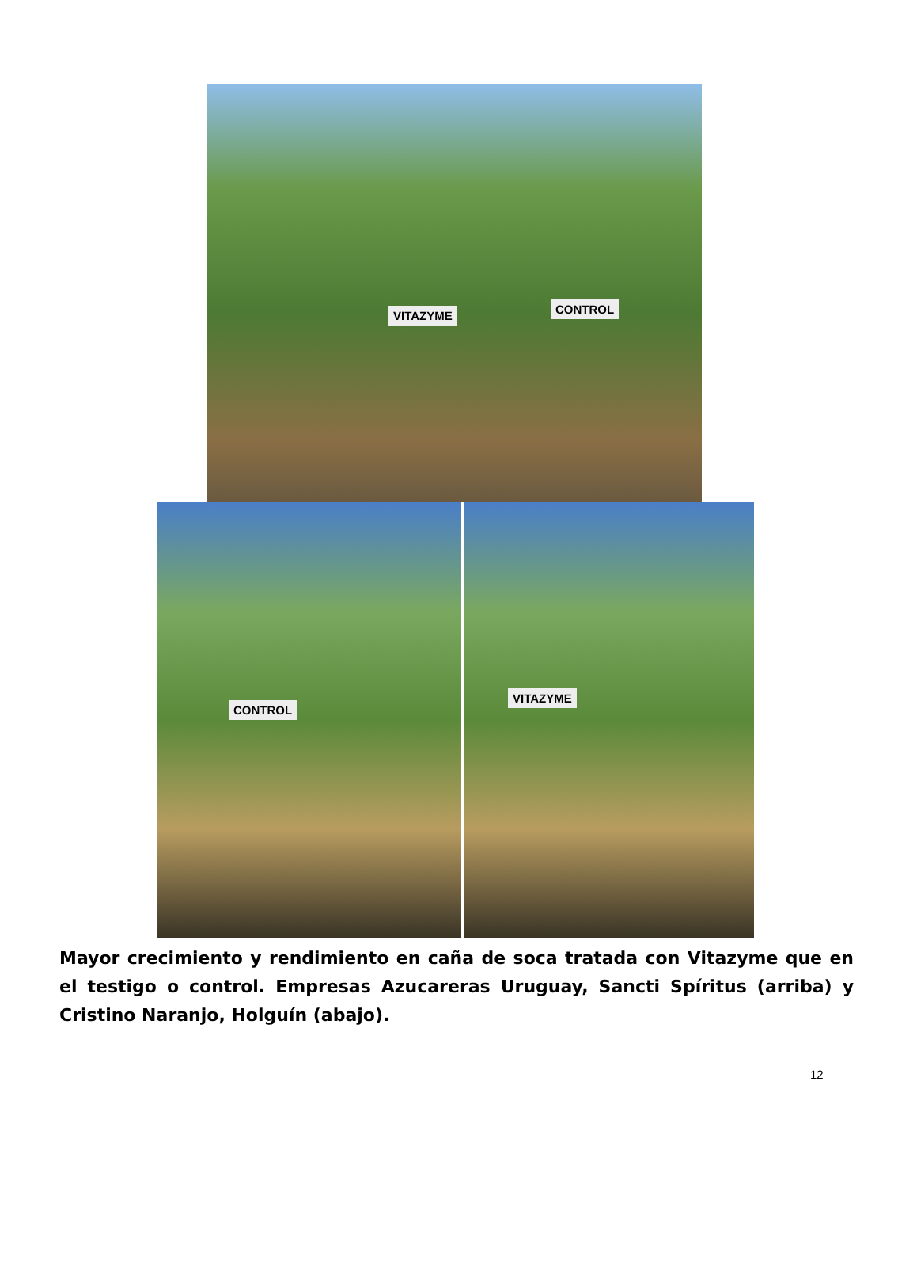VITAZYME CONTROL
CONTROL
VITAZYME
Mayor crecimiento y rendimiento en caña de soca tratada con Vitazyme que en el testigo o control. Empresas Azucareras Uruguay, Sancti Spíritus (arriba) y Cristino Naranjo, Holguín (abajo).
12